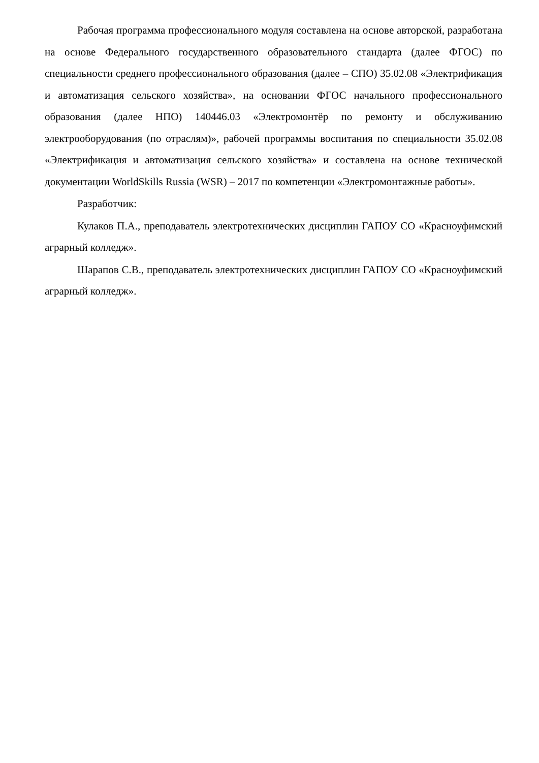Рабочая программа профессионального модуля составлена на основе авторской, разработана на основе Федерального государственного образовательного стандарта (далее ФГОС) по специальности среднего профессионального образования (далее – СПО) 35.02.08 «Электрификация и автоматизация сельского хозяйства», на основании ФГОС начального профессионального образования (далее НПО) 140446.03 «Электромонтёр по ремонту и обслуживанию электрооборудования (по отраслям)», рабочей программы воспитания по специальности 35.02.08 «Электрификация и автоматизация сельского хозяйства» и составлена на основе технической документации WorldSkills Russia (WSR) – 2017 по компетенции «Электромонтажные работы».
Разработчик:
Кулаков П.А., преподаватель электротехнических дисциплин ГАПОУ СО «Красноуфимский аграрный колледж».
Шарапов С.В., преподаватель электротехнических дисциплин ГАПОУ СО «Красноуфимский аграрный колледж».